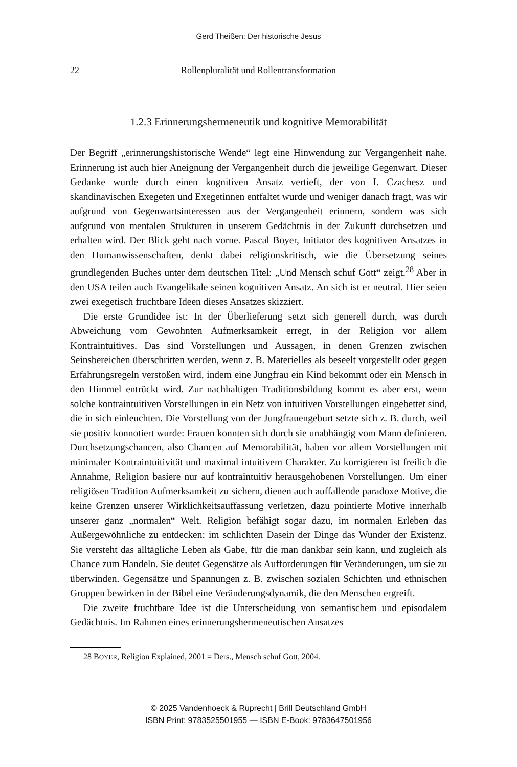Gerd Theißen: Der historische Jesus
22 Rollenpluralität und Rollentransformation
1.2.3 Erinnerungshermeneutik und kognitive Memorabilität
Der Begriff „erinnerungshistorische Wende“ legt eine Hinwendung zur Vergangenheit nahe. Erinnerung ist auch hier Aneignung der Vergangenheit durch die jeweilige Gegenwart. Dieser Gedanke wurde durch einen kognitiven Ansatz vertieft, der von I. Czachesz und skandinavischen Exegeten und Exegetinnen entfaltet wurde und weniger danach fragt, was wir aufgrund von Gegenwartsinteressen aus der Vergangenheit erinnern, sondern was sich aufgrund von mentalen Strukturen in unserem Gedächtnis in der Zukunft durchsetzen und erhalten wird. Der Blick geht nach vorne. Pascal Boyer, Initiator des kognitiven Ansatzes in den Humanwissenschaften, denkt dabei religionskritisch, wie die Übersetzung seines grundlegenden Buches unter dem deutschen Titel: „Und Mensch schuf Gott“ zeigt.<sup>28</sup> Aber in den USA teilen auch Evangelikale seinen kognitiven Ansatz. An sich ist er neutral. Hier seien zwei exegetisch fruchtbare Ideen dieses Ansatzes skizziert.
Die erste Grundidee ist: In der Überlieferung setzt sich generell durch, was durch Abweichung vom Gewohnten Aufmerksamkeit erregt, in der Religion vor allem Kontraintuitives. Das sind Vorstellungen und Aussagen, in denen Grenzen zwischen Seinsbereichen überschritten werden, wenn z. B. Materielles als beseelt vorgestellt oder gegen Erfahrungsregeln verstoßen wird, indem eine Jungfrau ein Kind bekommt oder ein Mensch in den Himmel entrückt wird. Zur nachhaltigen Traditionsbildung kommt es aber erst, wenn solche kontraintuitiven Vorstellungen in ein Netz von intuitiven Vorstellungen eingebettet sind, die in sich einleuchten. Die Vorstellung von der Jungfrauengeburt setzte sich z. B. durch, weil sie positiv konnotiert wurde: Frauen konnten sich durch sie unabhängig vom Mann definieren. Durchsetzungschancen, also Chancen auf Memorabilität, haben vor allem Vorstellungen mit minimaler Kontraintuitivität und maximal intuitivem Charakter. Zu korrigieren ist freilich die Annahme, Religion basiere nur auf kontraintuitiv herausgehobenen Vorstellungen. Um einer religiösen Tradition Aufmerksamkeit zu sichern, dienen auch auffallende paradoxe Motive, die keine Grenzen unserer Wirklichkeitsauffassung verletzen, dazu pointierte Motive innerhalb unserer ganz „normalen“ Welt. Religion befähigt sogar dazu, im normalen Erleben das Außergewöhnliche zu entdecken: im schlichten Dasein der Dinge das Wunder der Existenz. Sie versteht das alltägliche Leben als Gabe, für die man dankbar sein kann, und zugleich als Chance zum Handeln. Sie deutet Gegensätze als Aufforderungen für Veränderungen, um sie zu überwinden. Gegensätze und Spannungen z. B. zwischen sozialen Schichten und ethnischen Gruppen bewirken in der Bibel eine Veränderungsdynamik, die den Menschen ergreift.
Die zweite fruchtbare Idee ist die Unterscheidung von semantischem und episodalem Gedächtnis. Im Rahmen eines erinnerungshermeneutischen Ansatzes
28 BOYER, Religion Explained, 2001 = Ders., Mensch schuf Gott, 2004.
© 2025 Vandenhoeck & Ruprecht | Brill Deutschland GmbH
ISBN Print: 9783525501955 — ISBN E-Book: 9783647501956